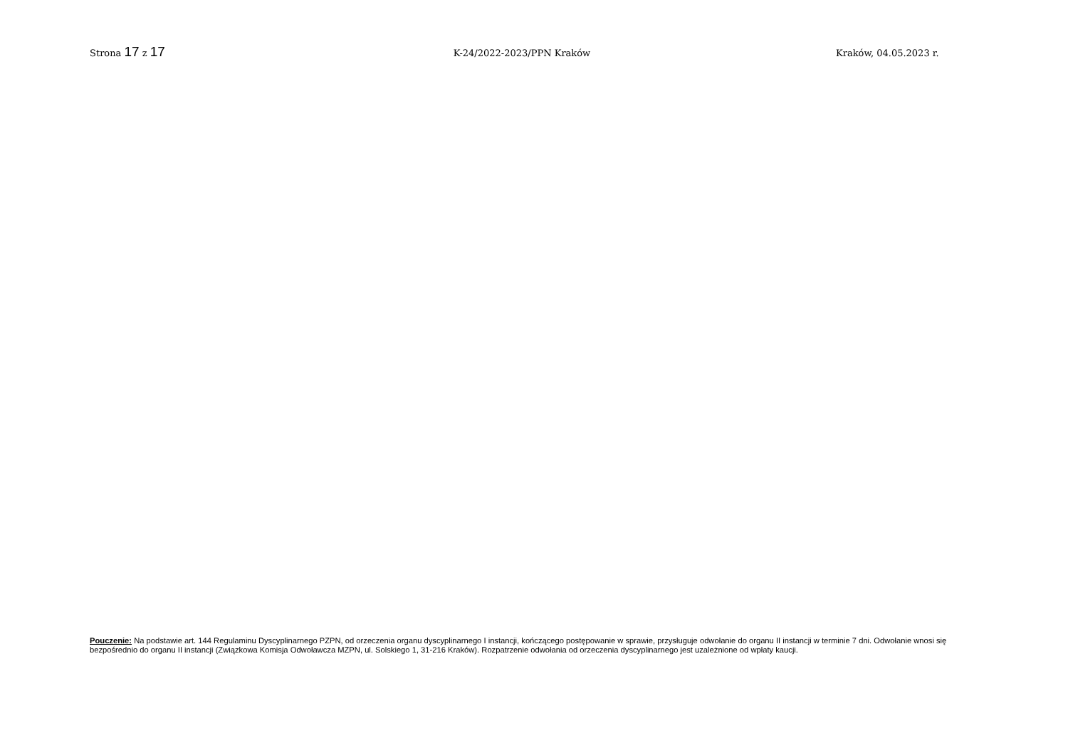Strona 17 z 17 K-24/2022-2023/PPN Kraków Kraków, 04.05.2023 r.
Pouczenie: Na podstawie art. 144 Regulaminu Dyscyplinarnego PZPN, od orzeczenia organu dyscyplinarnego I instancji, kończącego postępowanie w sprawie, przysługuje odwołanie do organu II instancji w terminie 7 dni. Odwołanie wnosi się bezpośrednio do organu II instancji (Związkowa Komisja Odwoławcza MZPN, ul. Solskiego 1, 31-216 Kraków). Rozpatrzenie odwołania od orzeczenia dyscyplinarnego jest uzależnione od wpłaty kaucji.